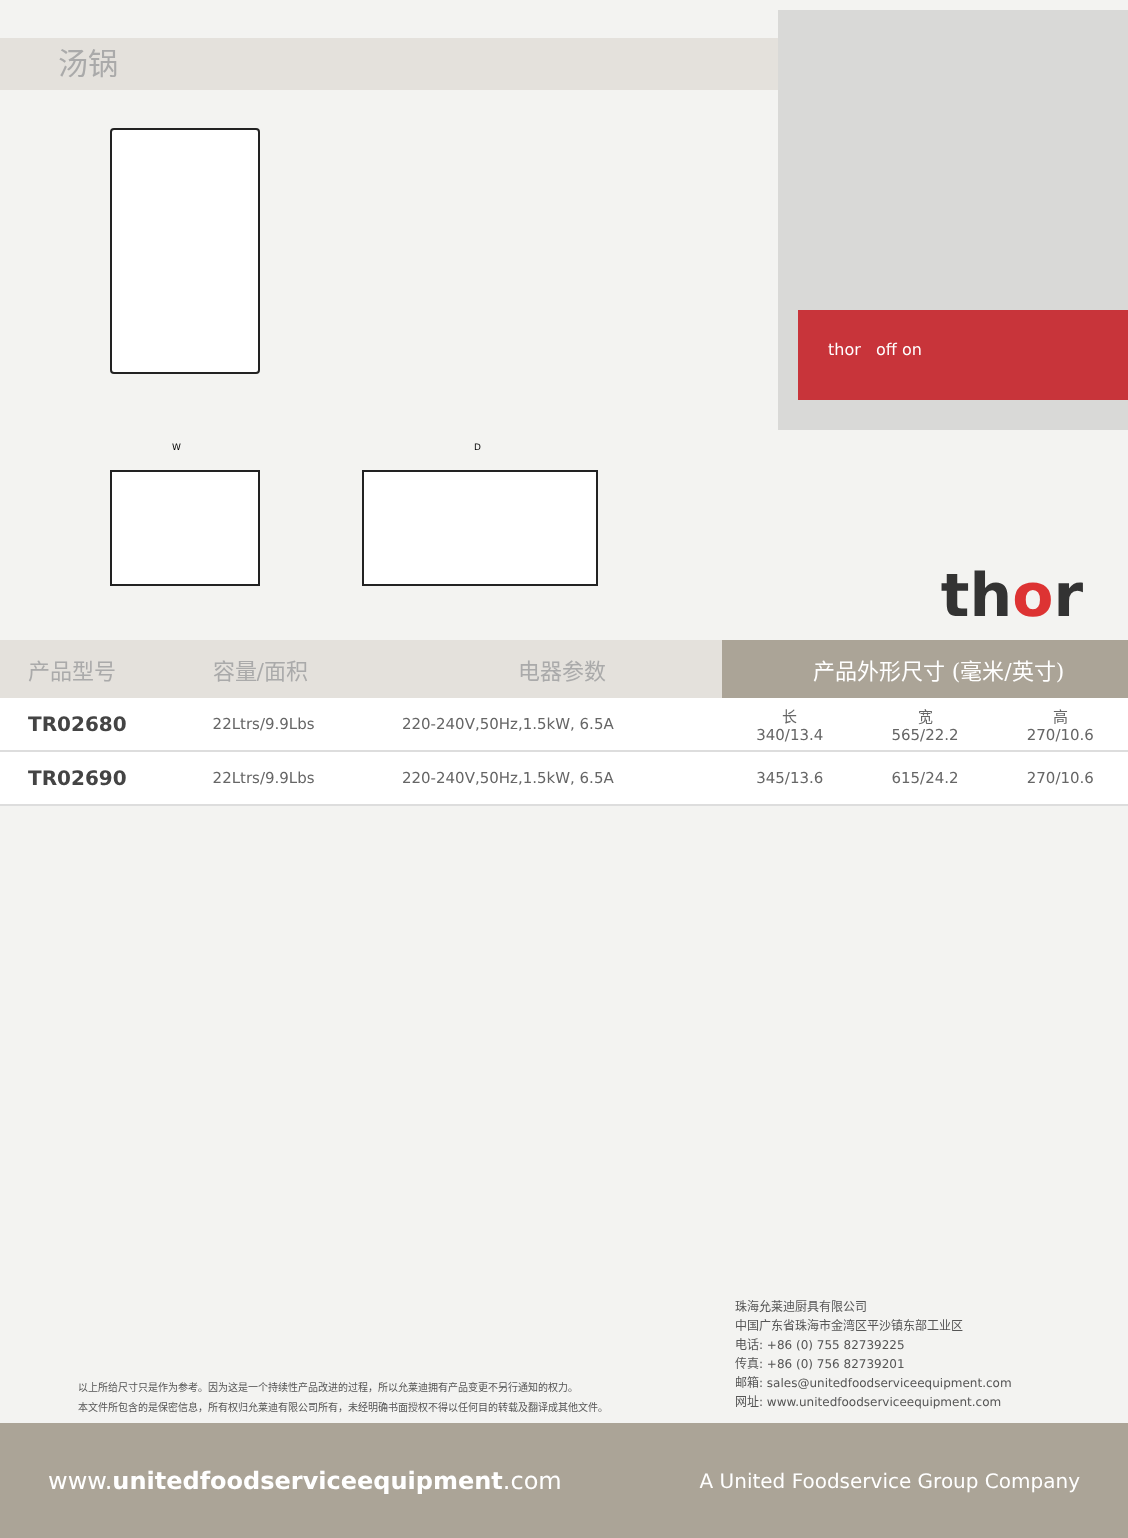汤锅
thor off on
W D
thor
| 产品型号 | 容量/面积 | 电器参数 | 产品外形尺寸 (毫米/英寸) | | |
| --- | --- | --- | --- | --- | --- |
| TR02680 | 22Ltrs/9.9Lbs | 220-240V,50Hz,1.5kW, 6.5A | 长 340/13.4 | 宽 565/22.2 | 高 270/10.6 |
| TR02690 | 22Ltrs/9.9Lbs | 220-240V,50Hz,1.5kW, 6.5A | 345/13.6 | 615/24.2 | 270/10.6 |
以上所给尺寸只是作为参考。因为这是一个持续性产品改进的过程，所以允莱迪拥有产品变更不另行通知的权力。
本文件所包含的是保密信息，所有权归允莱迪有限公司所有，未经明确书面授权不得以任何目的转载及翻译成其他文件。
珠海允莱迪厨具有限公司
中国广东省珠海市金湾区平沙镇东部工业区
电话: +86 (0) 755 82739225
传真: +86 (0) 756 82739201
邮箱: sales@unitedfoodserviceequipment.com
网址: www.unitedfoodserviceequipment.com
www.unitedfoodserviceequipment.com A United Foodservice Group Company